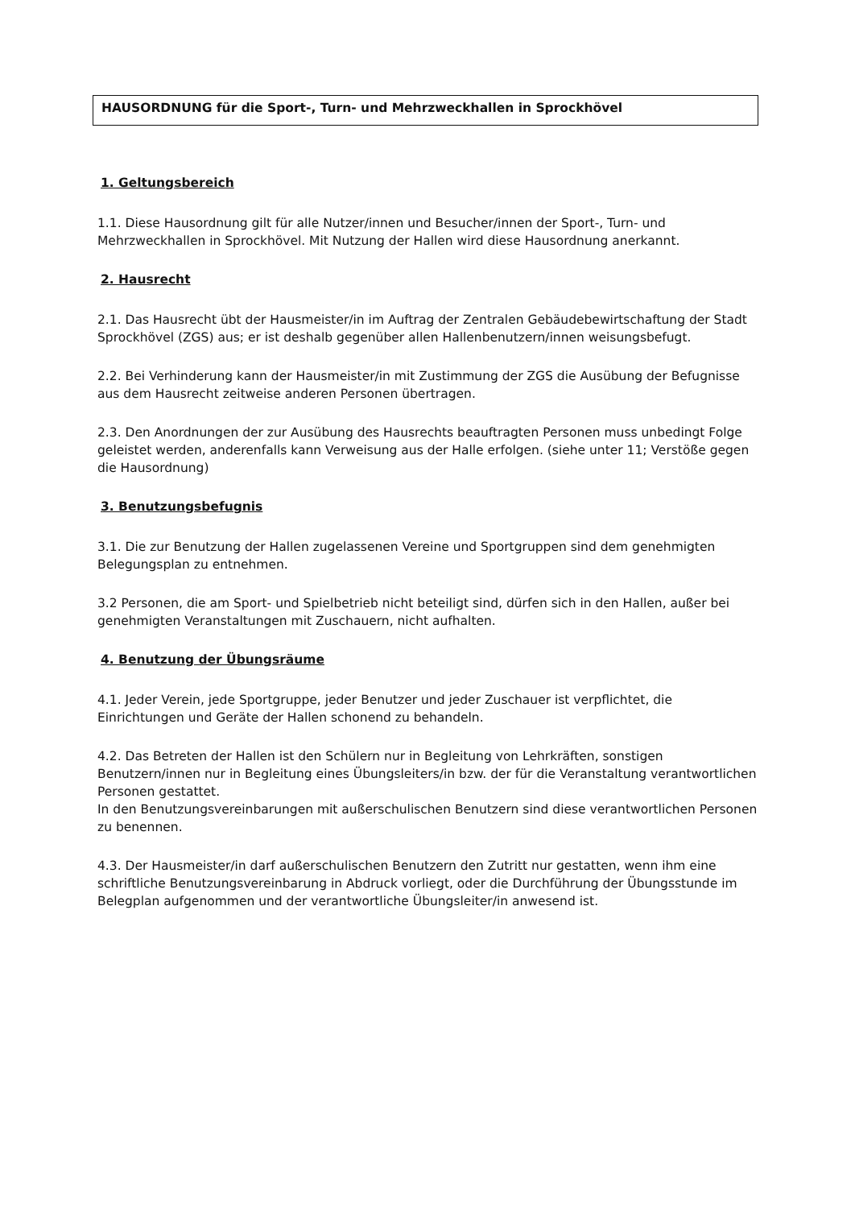HAUSORDNUNG für die Sport-, Turn- und Mehrzweckhallen in Sprockhövel
1. Geltungsbereich
1.1. Diese Hausordnung gilt für alle Nutzer/innen und Besucher/innen der Sport-, Turn- und Mehrzweckhallen in Sprockhövel. Mit Nutzung der Hallen wird diese Hausordnung anerkannt.
2. Hausrecht
2.1. Das Hausrecht übt der Hausmeister/in im Auftrag der Zentralen Gebäudebewirtschaftung der Stadt Sprockhövel (ZGS) aus; er ist deshalb gegenüber allen Hallenbenutzern/innen weisungsbefugt.
2.2. Bei Verhinderung kann der Hausmeister/in mit Zustimmung der ZGS die Ausübung der Befugnisse aus dem Hausrecht zeitweise anderen Personen übertragen.
2.3. Den Anordnungen der zur Ausübung des Hausrechts beauftragten Personen muss unbedingt Folge geleistet werden, anderenfalls kann Verweisung aus der Halle erfolgen. (siehe unter 11; Verstöße gegen die Hausordnung)
3. Benutzungsbefugnis
3.1. Die zur Benutzung der Hallen zugelassenen Vereine und Sportgruppen sind dem genehmigten Belegungsplan zu entnehmen.
3.2 Personen, die am Sport- und Spielbetrieb nicht beteiligt sind, dürfen sich in den Hallen, außer bei genehmigten Veranstaltungen mit Zuschauern, nicht aufhalten.
4. Benutzung der Übungsräume
4.1. Jeder Verein, jede Sportgruppe, jeder Benutzer und jeder Zuschauer ist verpflichtet, die Einrichtungen und Geräte der Hallen schonend zu behandeln.
4.2. Das Betreten der Hallen ist den Schülern nur in Begleitung von Lehrkräften, sonstigen Benutzern/innen nur in Begleitung eines Übungsleiters/in bzw. der für die Veranstaltung verantwortlichen Personen gestattet.
In den Benutzungsvereinbarungen mit außerschulischen Benutzern sind diese verantwortlichen Personen zu benennen.
4.3. Der Hausmeister/in darf außerschulischen Benutzern den Zutritt nur gestatten, wenn ihm eine schriftliche Benutzungsvereinbarung in Abdruck vorliegt, oder die Durchführung der Übungsstunde im Belegplan aufgenommen und der verantwortliche Übungsleiter/in anwesend ist.